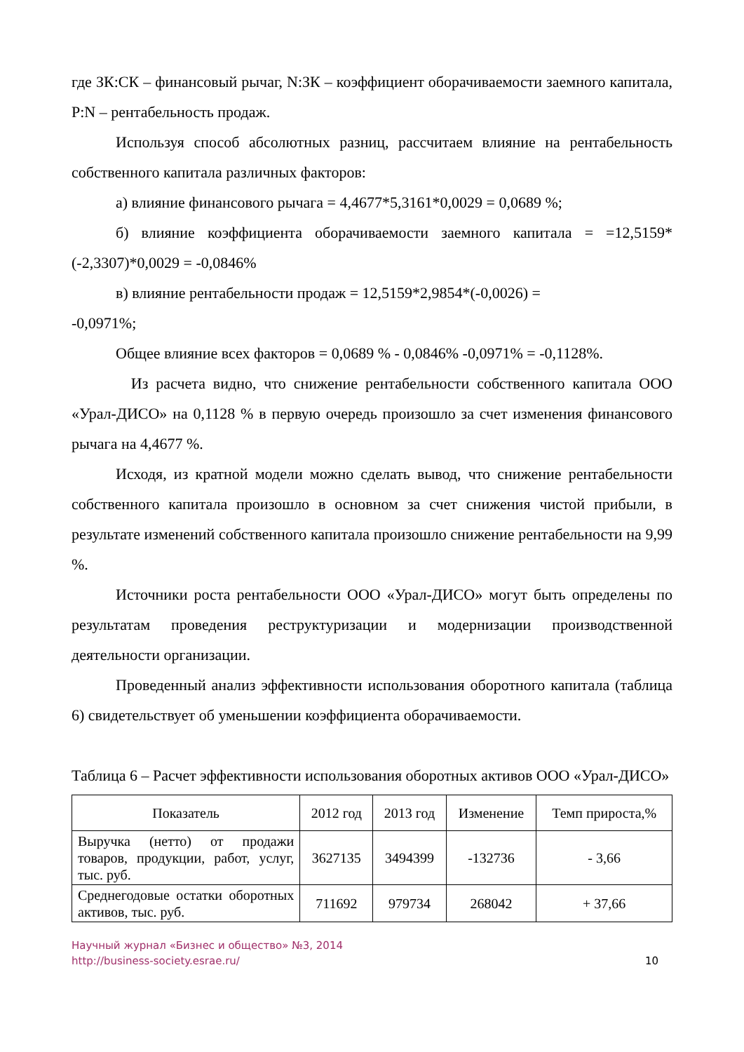где ЗК:СК – финансовый рычаг, N:ЗК – коэффициент оборачиваемости заемного капитала, P:N – рентабельность продаж.
Используя способ абсолютных разниц, рассчитаем влияние на рентабельность собственного капитала различных факторов:
а) влияние финансового рычага = 4,4677*5,3161*0,0029 = 0,0689 %;
б) влияние коэффициента оборачиваемости заемного капитала = =12,5159*(-2,3307)*0,0029 = -0,0846%
в) влияние рентабельности продаж = 12,5159*2,9854*(-0,0026) =
-0,0971%;
Общее влияние всех факторов = 0,0689 % - 0,0846% -0,0971% = -0,1128%.
Из расчета видно, что снижение рентабельности собственного капитала ООО «Урал-ДИСО» на 0,1128 % в первую очередь произошло за счет изменения финансового рычага на 4,4677 %.
Исходя, из кратной модели можно сделать вывод, что снижение рентабельности собственного капитала произошло в основном за счет снижения чистой прибыли, в результате изменений собственного капитала произошло снижение рентабельности на 9,99 %.
Источники роста рентабельности ООО «Урал-ДИСО» могут быть определены по результатам проведения реструктуризации и модернизации производственной деятельности организации.
Проведенный анализ эффективности использования оборотного капитала (таблица 6) свидетельствует об уменьшении коэффициента оборачиваемости.
Таблица 6 – Расчет эффективности использования оборотных активов ООО «Урал-ДИСО»
| Показатель | 2012 год | 2013 год | Изменение | Темп прироста,% |
| --- | --- | --- | --- | --- |
| Выручка (нетто) от продажи товаров, продукции, работ, услуг, тыс. руб. | 3627135 | 3494399 | -132736 | - 3,66 |
| Среднегодовые остатки оборотных активов, тыс. руб. | 711692 | 979734 | 268042 | + 37,66 |
Научный журнал «Бизнес и общество» №3, 2014
http://business-society.esrae.ru/
10